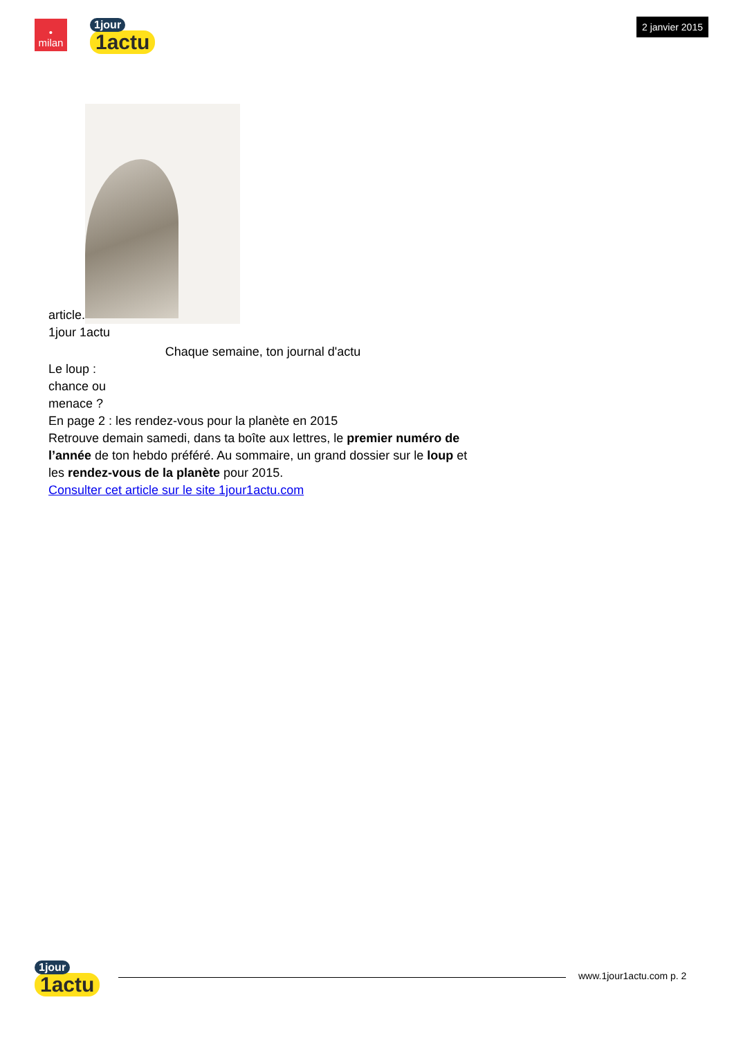•
milan
1jour
1actu
2 janvier 2015
article.
1jour 1actu
Chaque semaine, ton journal d'actu
Le loup :
chance ou
menace ?
En page 2 : les rendez-vous pour la planète en 2015
Retrouve demain samedi, dans ta boîte aux lettres, le premier numéro de l’année de ton hebdo préféré. Au sommaire, un grand dossier sur le loup et les rendez-vous de la planète pour 2015.
Consulter cet article sur le site 1jour1actu.com
1jour
1actu
www.1jour1actu.com p. 2